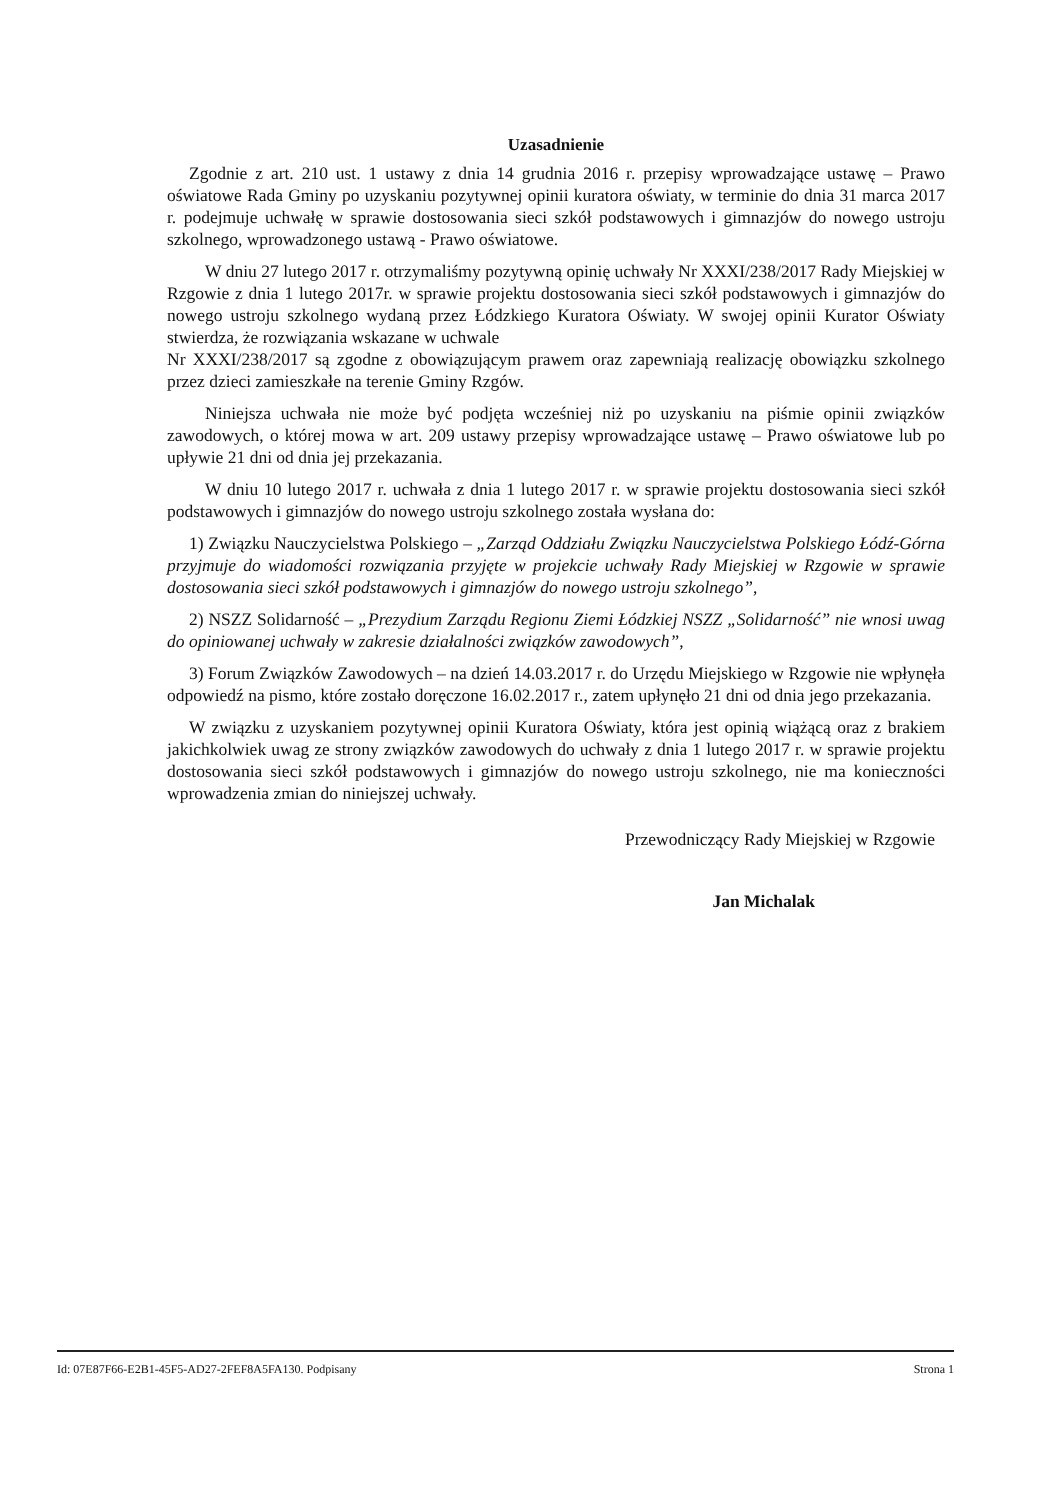Uzasadnienie
Zgodnie z art. 210 ust. 1 ustawy z dnia 14 grudnia 2016 r. przepisy wprowadzające ustawę – Prawo oświatowe Rada Gminy po uzyskaniu pozytywnej opinii kuratora oświaty, w terminie do dnia 31 marca 2017 r. podejmuje uchwałę w sprawie dostosowania sieci szkół podstawowych i gimnazjów do nowego ustroju szkolnego, wprowadzonego ustawą - Prawo oświatowe.
W dniu 27 lutego 2017 r. otrzymaliśmy pozytywną opinię uchwały Nr XXXI/238/2017 Rady Miejskiej w Rzgowie z dnia 1 lutego 2017r. w sprawie projektu dostosowania sieci szkół podstawowych i gimnazjów do nowego ustroju szkolnego wydaną przez Łódzkiego Kuratora Oświaty. W swojej opinii Kurator Oświaty stwierdza, że rozwiązania wskazane w uchwale
Nr XXXI/238/2017 są zgodne z obowiązującym prawem oraz zapewniają realizację obowiązku szkolnego przez dzieci zamieszkałe na terenie Gminy Rzgów.
Niniejsza uchwała nie może być podjęta wcześniej niż po uzyskaniu na piśmie opinii związków zawodowych, o której mowa w art. 209 ustawy przepisy wprowadzające ustawę – Prawo oświatowe lub po upływie 21 dni od dnia jej przekazania.
W dniu 10 lutego 2017 r. uchwała z dnia 1 lutego 2017 r. w sprawie projektu dostosowania sieci szkół podstawowych i gimnazjów do nowego ustroju szkolnego została wysłana do:
1) Związku Nauczycielstwa Polskiego – „Zarząd Oddziału Związku Nauczycielstwa Polskiego Łódź-Górna przyjmuje do wiadomości rozwiązania przyjęte w projekcie uchwały Rady Miejskiej w Rzgowie w sprawie dostosowania sieci szkół podstawowych i gimnazjów do nowego ustroju szkolnego”,
2) NSZZ Solidarność – „Prezydium Zarządu Regionu Ziemi Łódzkiej NSZZ „Solidarność” nie wnosi uwag do opiniowanej uchwały w zakresie działalności związków zawodowych”,
3) Forum Związków Zawodowych – na dzień 14.03.2017 r. do Urzędu Miejskiego w Rzgowie nie wpłynęła odpowiedź na pismo, które zostało doręczone 16.02.2017 r., zatem upłynęło 21 dni od dnia jego przekazania.
W związku z uzyskaniem pozytywnej opinii Kuratora Oświaty, która jest opinią wiążącą oraz z brakiem jakichkolwiek uwag ze strony związków zawodowych do uchwały z dnia 1 lutego 2017 r. w sprawie projektu dostosowania sieci szkół podstawowych i gimnazjów do nowego ustroju szkolnego, nie ma konieczności wprowadzenia zmian do niniejszej uchwały.
Przewodniczący Rady Miejskiej w Rzgowie
Jan Michalak
Id: 07E87F66-E2B1-45F5-AD27-2FEF8A5FA130. Podpisany Strona 1